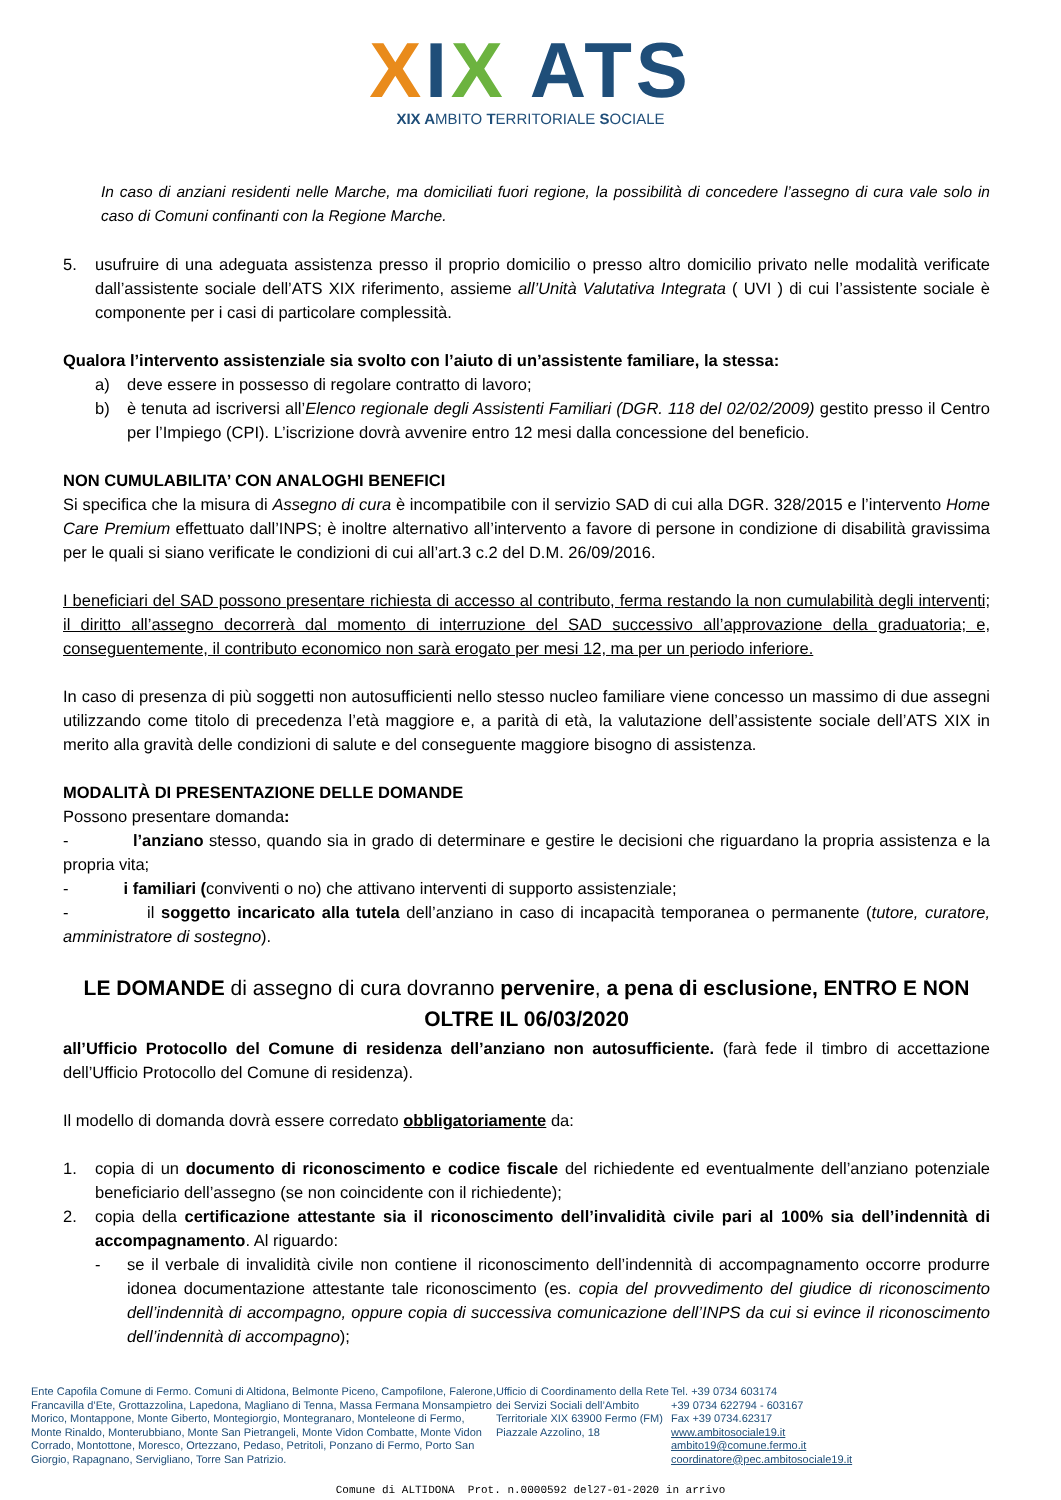XIX ATS
XIX AMBITO TERRITORIALE SOCIALE
In caso di anziani residenti nelle Marche, ma domiciliati fuori regione, la possibilità di concedere l’assegno di cura vale solo in caso di Comuni confinanti con la Regione Marche.
5. usufruire di una adeguata assistenza presso il proprio domicilio o presso altro domicilio privato nelle modalità verificate dall’assistente sociale dell’ATS XIX riferimento, assieme all’Unità Valutativa Integrata ( UVI ) di cui l’assistente sociale è componente per i casi di particolare complessità.
Qualora l’intervento assistenziale sia svolto con l’aiuto di un’assistente familiare, la stessa:
a) deve essere in possesso di regolare contratto di lavoro;
b) è tenuta ad iscriversi all’Elenco regionale degli Assistenti Familiari (DGR. 118 del 02/02/2009) gestito presso il Centro per l’Impiego (CPI). L’iscrizione dovrà avvenire entro 12 mesi dalla concessione del beneficio.
NON CUMULABILITA’ CON ANALOGHI BENEFICI
Si specifica che la misura di Assegno di cura è incompatibile con il servizio SAD di cui alla DGR. 328/2015 e l’intervento Home Care Premium effettuato dall’INPS; è inoltre alternativo all’intervento a favore di persone in condizione di disabilità gravissima per le quali si siano verificate le condizioni di cui all’art.3 c.2 del D.M. 26/09/2016.
I beneficiari del SAD possono presentare richiesta di accesso al contributo, ferma restando la non cumulabilità degli interventi; il diritto all’assegno decorrerà dal momento di interruzione del SAD successivo all’approvazione della graduatoria; e, conseguentemente, il contributo economico non sarà erogato per mesi 12, ma per un periodo inferiore.
In caso di presenza di più soggetti non autosufficienti nello stesso nucleo familiare viene concesso un massimo di due assegni utilizzando come titolo di precedenza l’età maggiore e, a parità di età, la valutazione dell’assistente sociale dell’ATS XIX in merito alla gravità delle condizioni di salute e del conseguente maggiore bisogno di assistenza.
MODALITÀ DI PRESENTAZIONE DELLE DOMANDE
Possono presentare domanda:
- l’anziano stesso, quando sia in grado di determinare e gestire le decisioni che riguardano la propria assistenza e la propria vita;
- i familiari (conviventi o no) che attivano interventi di supporto assistenziale;
- il soggetto incaricato alla tutela dell’anziano in caso di incapacità temporanea o permanente (tutore, curatore, amministratore di sostegno).
LE DOMANDE di assegno di cura dovranno pervenire, a pena di esclusione, ENTRO E NON OLTRE IL 06/03/2020
all’Ufficio Protocollo del Comune di residenza dell’anziano non autosufficiente. (farà fede il timbro di accettazione dell’Ufficio Protocollo del Comune di residenza).
Il modello di domanda dovrà essere corredato obbligatoriamente da:
1. copia di un documento di riconoscimento e codice fiscale del richiedente ed eventualmente dell’anziano potenziale beneficiario dell’assegno (se non coincidente con il richiedente);
2. copia della certificazione attestante sia il riconoscimento dell’invalidità civile pari al 100% sia dell’indennità di accompagnamento. Al riguardo:
- se il verbale di invalidità civile non contiene il riconoscimento dell’indennità di accompagnamento occorre produrre idonea documentazione attestante tale riconoscimento (es. copia del provvedimento del giudice di riconoscimento dell’indennità di accompagno, oppure copia di successiva comunicazione dell’INPS da cui si evince il riconoscimento dell’indennità di accompagno);
Ente Capofila Comune di Fermo. Comuni di Altidona, Belmonte Piceno, Campofilone, Falerone, Francavilla d’Ete, Grottazzolina, Lapedona, Magliano di Tenna, Massa Fermana Monsampietro Morico, Montappone, Monte Giberto, Montegiorgio, Montegranaro, Monteleone di Fermo, Monte Rinaldo, Monterubbiano, Monte San Pietrangeli, Monte Vidon Combatte, Monte Vidon Corrado, Montottone, Moresco, Ortezzano, Pedaso, Petritoli, Ponzano di Fermo, Porto San Giorgio, Rapagnano, Servigliano, Torre San Patrizio.
Ufficio di Coordinamento della Rete dei Servizi Sociali dell’Ambito Territoriale XIX 63900 Fermo (FM) Piazzale Azzolino, 18
Tel. +39 0734 603174
+39 0734 622794 - 603167
Fax +39 0734.62317
www.ambitosociale19.it
ambito19@comune.fermo.it
coordinatore@pec.ambitosociale19.it
Comune di ALTIDONA Prot. n.0000592 del27-01-2020 in arrivo